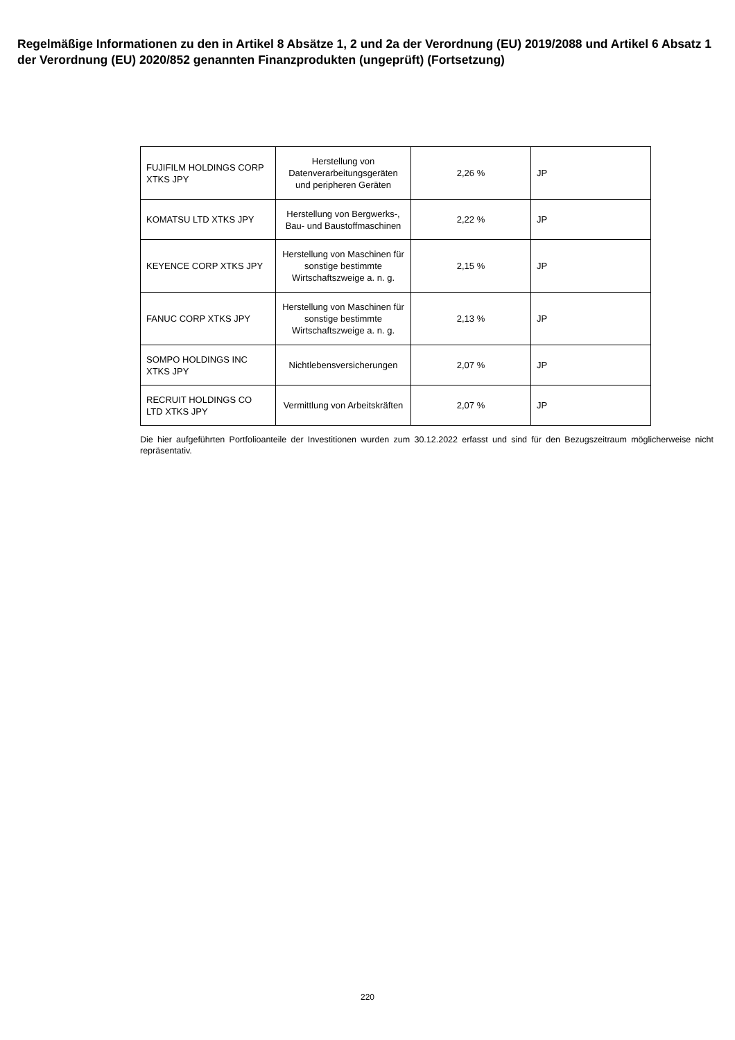Regelmäßige Informationen zu den in Artikel 8 Absätze 1, 2 und 2a der Verordnung (EU) 2019/2088 und Artikel 6 Absatz 1 der Verordnung (EU) 2020/852 genannten Finanzprodukten (ungeprüft) (Fortsetzung)
| FUJIFILM HOLDINGS CORP XTKS JPY | Herstellung von Datenverarbeitungsgeräten und peripheren Geräten | 2,26 % | JP |
| KOMATSU LTD XTKS JPY | Herstellung von Bergwerks-, Bau- und Baustoffmaschinen | 2,22 % | JP |
| KEYENCE CORP XTKS JPY | Herstellung von Maschinen für sonstige bestimmte Wirtschaftszweige a. n. g. | 2,15 % | JP |
| FANUC CORP XTKS JPY | Herstellung von Maschinen für sonstige bestimmte Wirtschaftszweige a. n. g. | 2,13 % | JP |
| SOMPO HOLDINGS INC XTKS JPY | Nichtlebensversicherungen | 2,07 % | JP |
| RECRUIT HOLDINGS CO LTD XTKS JPY | Vermittlung von Arbeitskräften | 2,07 % | JP |
Die hier aufgeführten Portfolioanteile der Investitionen wurden zum 30.12.2022 erfasst und sind für den Bezugszeitraum möglicherweise nicht repräsentativ.
220